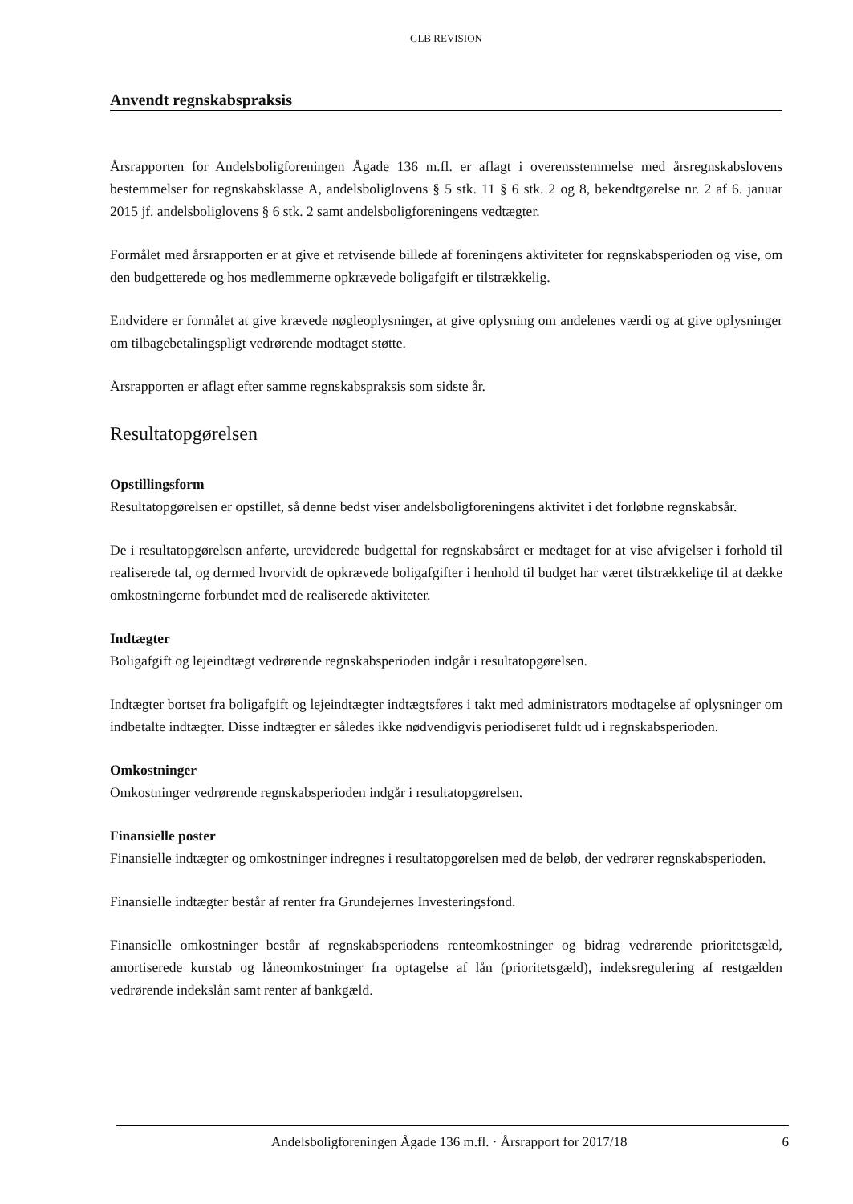GLB REVISION
Anvendt regnskabspraksis
Årsrapporten for Andelsboligforeningen Ågade 136 m.fl. er aflagt i overensstemmelse med årsregnskabslovens bestemmelser for regnskabsklasse A, andelsboliglovens § 5 stk. 11 § 6 stk. 2 og 8, bekendtgørelse nr. 2 af 6. januar 2015 jf. andelsboliglovens § 6 stk. 2 samt andelsboligforeningens vedtægter.
Formålet med årsrapporten er at give et retvisende billede af foreningens aktiviteter for regnskabsperioden og vise, om den budgetterede og hos medlemmerne opkrævede boligafgift er tilstrækkelig.
Endvidere er formålet at give krævede nøgleoplysninger, at give oplysning om andelenes værdi og at give oplysninger om tilbagebetalingspligt vedrørende modtaget støtte.
Årsrapporten er aflagt efter samme regnskabspraksis som sidste år.
Resultatopgørelsen
Opstillingsform
Resultatopgørelsen er opstillet, så denne bedst viser andelsboligforeningens aktivitet i det forløbne regnskabsår.
De i resultatopgørelsen anførte, ureviderede budgettal for regnskabsåret er medtaget for at vise afvigelser i forhold til realiserede tal, og dermed hvorvidt de opkrævede boligafgifter i henhold til budget har været tilstrækkelige til at dække omkostningerne forbundet med de realiserede aktiviteter.
Indtægter
Boligafgift og lejeindtægt vedrørende regnskabsperioden indgår i resultatopgørelsen.
Indtægter bortset fra boligafgift og lejeindtægter indtægtsføres i takt med administrators modtagelse af oplysninger om indbetalte indtægter. Disse indtægter er således ikke nødvendigvis periodiseret fuldt ud i regnskabsperioden.
Omkostninger
Omkostninger vedrørende regnskabsperioden indgår i resultatopgørelsen.
Finansielle poster
Finansielle indtægter og omkostninger indregnes i resultatopgørelsen med de beløb, der vedrører regnskabsperioden.
Finansielle indtægter består af renter fra Grundejernes Investeringsfond.
Finansielle omkostninger består af regnskabsperiodens renteomkostninger og bidrag vedrørende prioritetsgæld, amortiserede kurstab og låneomkostninger fra optagelse af lån (prioritetsgæld), indeksregulering af restgælden vedrørende indekslån samt renter af bankgæld.
Andelsboligforeningen Ågade 136 m.fl. · Årsrapport for 2017/18 6